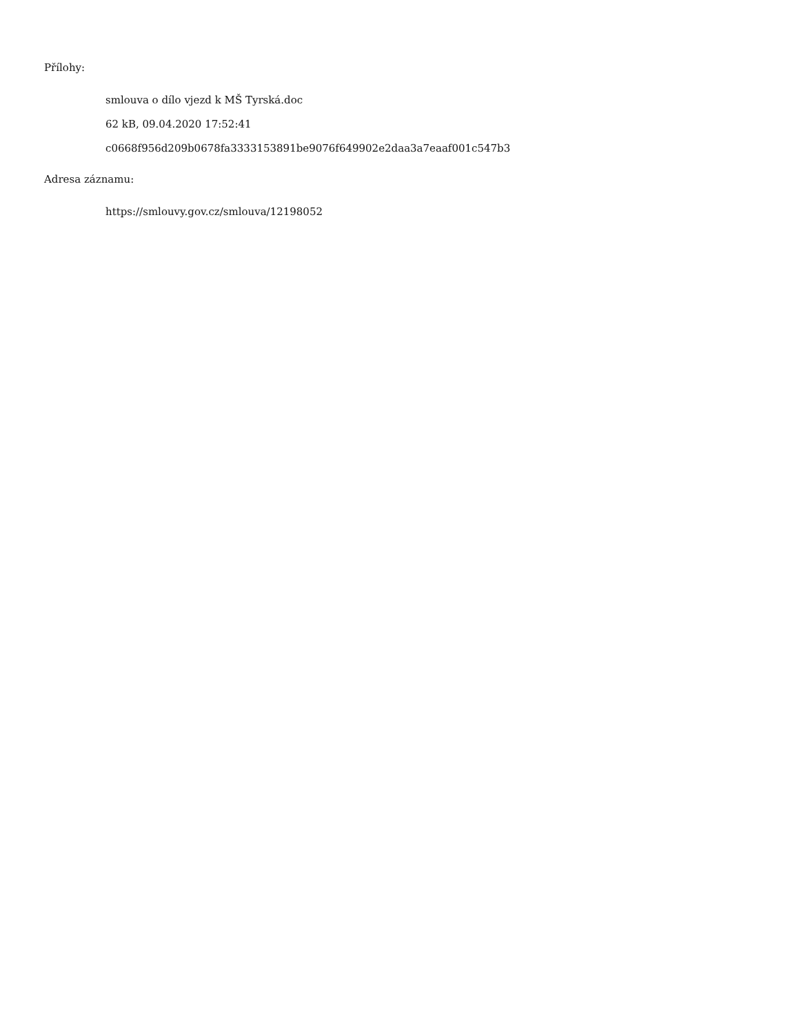Přílohy:
smlouva o dílo vjezd k MŠ Tyrská.doc
62 kB, 09.04.2020 17:52:41
c0668f956d209b0678fa3333153891be9076f649902e2daa3a7eaaf001c547b3
Adresa záznamu:
https://smlouvy.gov.cz/smlouva/12198052